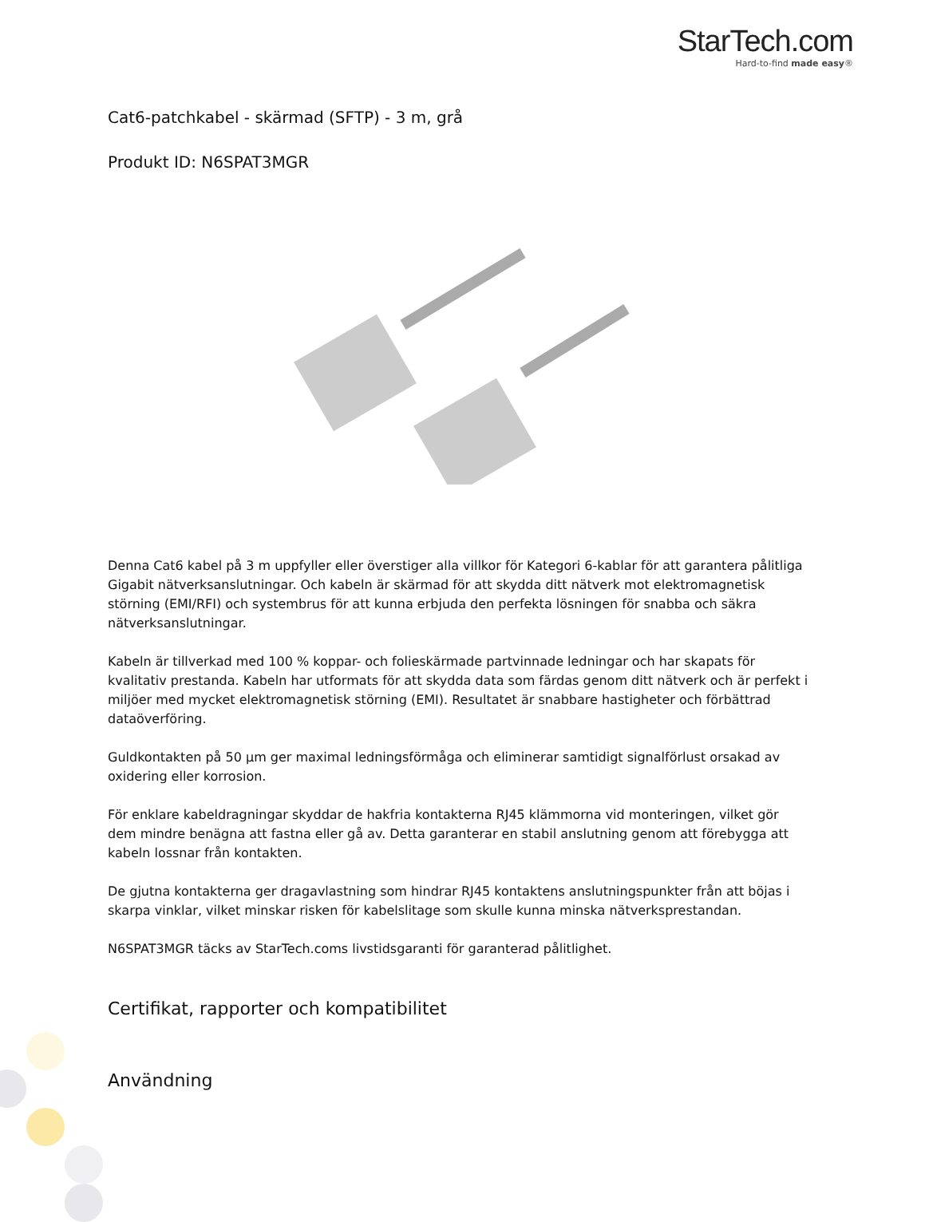StarTech.com
Hard-to-find made easy®
Cat6-patchkabel - skärmad (SFTP) - 3 m, grå
Produkt ID: N6SPAT3MGR
Denna Cat6 kabel på 3 m uppfyller eller överstiger alla villkor för Kategori 6-kablar för att garantera pålitliga Gigabit nätverksanslutningar. Och kabeln är skärmad för att skydda ditt nätverk mot elektromagnetisk störning (EMI/RFI) och systembrus för att kunna erbjuda den perfekta lösningen för snabba och säkra nätverksanslutningar.
Kabeln är tillverkad med 100 % koppar- och folieskärmade partvinnade ledningar och har skapats för kvalitativ prestanda. Kabeln har utformats för att skydda data som färdas genom ditt nätverk och är perfekt i miljöer med mycket elektromagnetisk störning (EMI). Resultatet är snabbare hastigheter och förbättrad dataöverföring.
Guldkontakten på 50 µm ger maximal ledningsförmåga och eliminerar samtidigt signalförlust orsakad av oxidering eller korrosion.
För enklare kabeldragningar skyddar de hakfria kontakterna RJ45 klämmorna vid monteringen, vilket gör dem mindre benägna att fastna eller gå av. Detta garanterar en stabil anslutning genom att förebygga att kabeln lossnar från kontakten.
De gjutna kontakterna ger dragavlastning som hindrar RJ45 kontaktens anslutningspunkter från att böjas i skarpa vinklar, vilket minskar risken för kabelslitage som skulle kunna minska nätverksprestandan.
N6SPAT3MGR täcks av StarTech.coms livstidsgaranti för garanterad pålitlighet.
Certifikat, rapporter och kompatibilitet
Användning